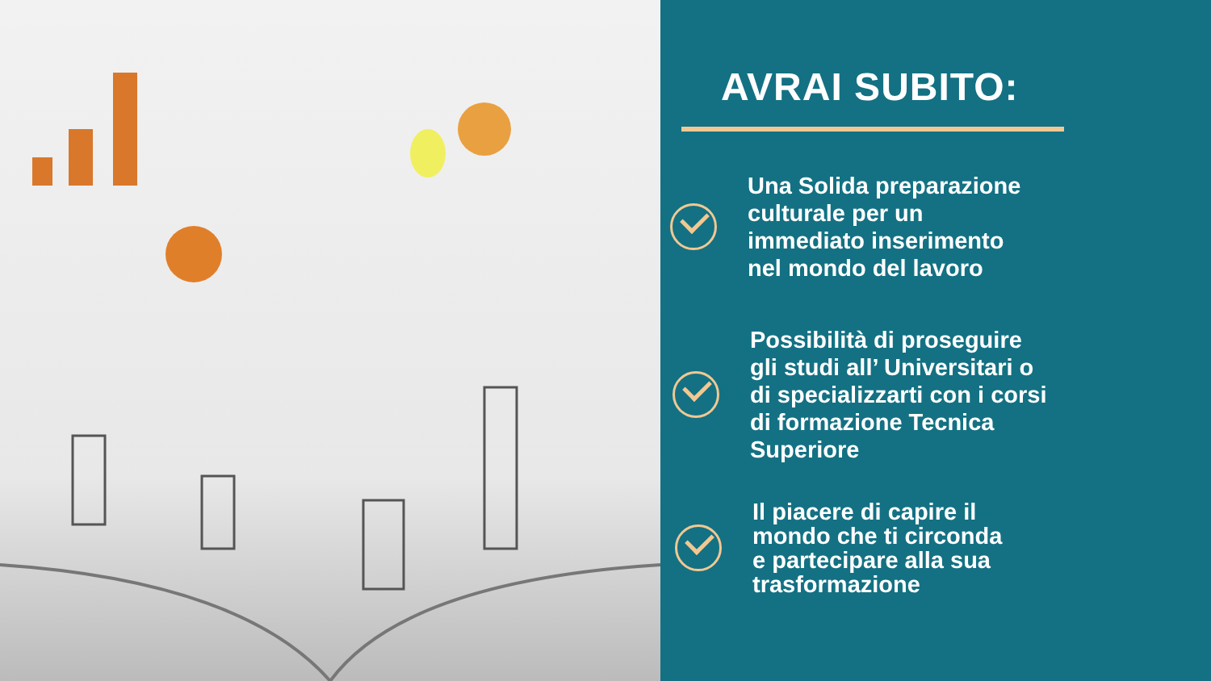AVRAI SUBITO:
Una Solida preparazione
culturale per un
immediato inserimento
nel mondo del lavoro
Possibilità di proseguire
gli studi all’ Universitari o
di specializzarti con i corsi
di formazione Tecnica
Superiore
Il piacere di capire il
mondo che ti circonda
e partecipare alla sua
trasformazione